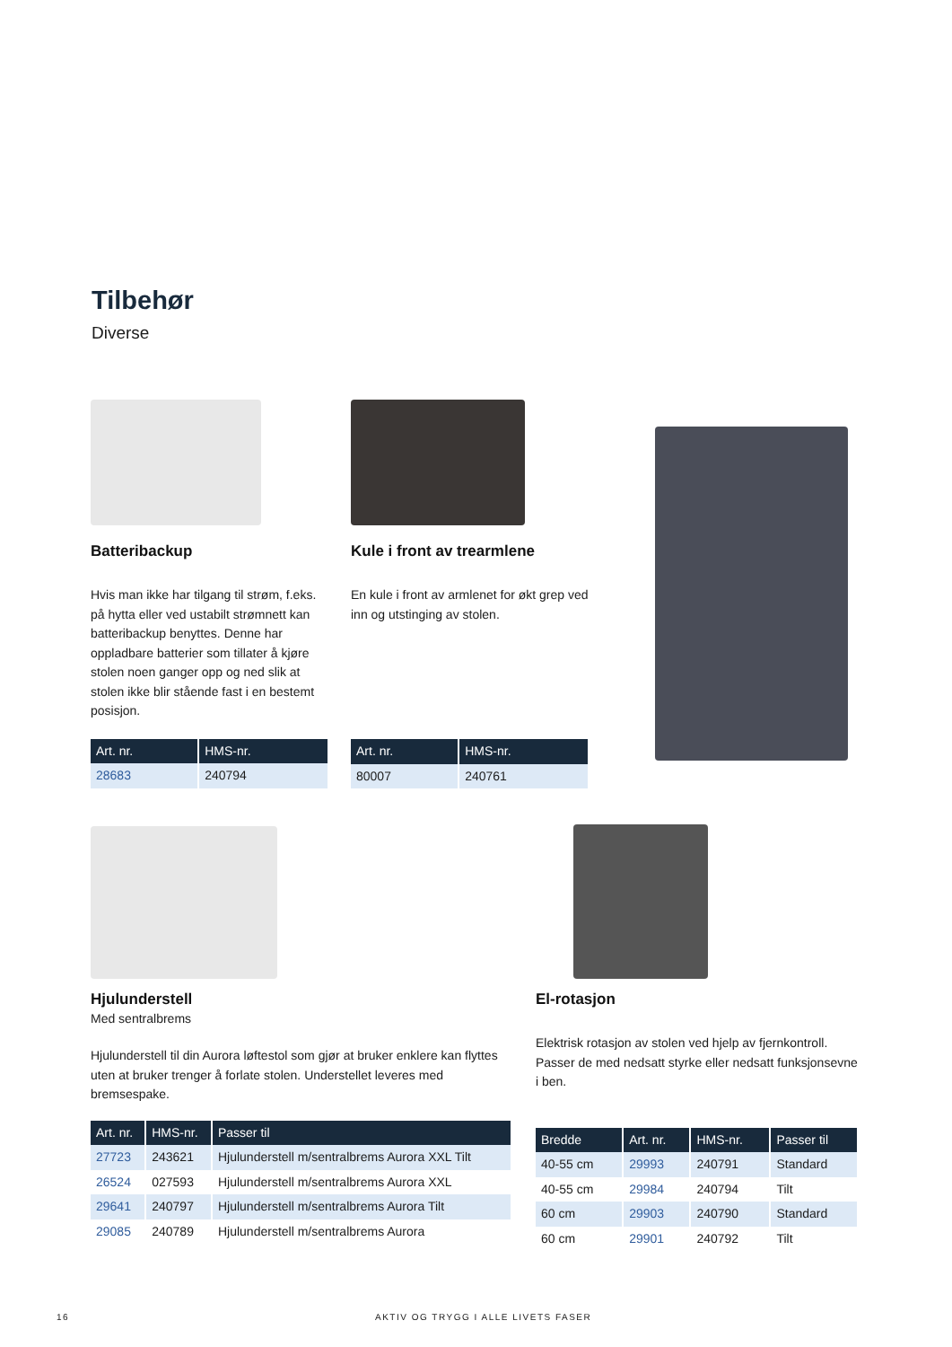Tilbehør
Diverse
Batteribackup
Hvis man ikke har tilgang til strøm, f.eks. på hytta eller ved ustabilt strømnett kan batteribackup benyttes. Denne har oppladbare batterier som tillater å kjøre stolen noen ganger opp og ned slik at stolen ikke blir stående fast i en bestemt posisjon.
| Art. nr. | HMS-nr. |
| --- | --- |
| 28683 | 240794 |
Kule i front av trearmlene
En kule i front av armlenet for økt grep ved inn og utstinging av stolen.
| Art. nr. | HMS-nr. |
| --- | --- |
| 80007 | 240761 |
Hjulunderstell
Med sentralbrems
Hjulunderstell til din Aurora løftestol som gjør at bruker enklere kan flyttes uten at bruker trenger å forlate stolen. Understellet leveres med bremsespake.
| Art. nr. | HMS-nr. | Passer til |
| --- | --- | --- |
| 27723 | 243621 | Hjulunderstell m/sentralbrems Aurora XXL Tilt |
| 26524 | 027593 | Hjulunderstell m/sentralbrems Aurora XXL |
| 29641 | 240797 | Hjulunderstell m/sentralbrems Aurora Tilt |
| 29085 | 240789 | Hjulunderstell m/sentralbrems Aurora |
El-rotasjon
Elektrisk rotasjon av stolen ved hjelp av fjernkontroll. Passer de med nedsatt styrke eller nedsatt funksjonsevne i ben.
| Bredde | Art. nr. | HMS-nr. | Passer til |
| --- | --- | --- | --- |
| 40-55 cm | 29993 | 240791 | Standard |
| 40-55 cm | 29984 | 240794 | Tilt |
| 60 cm | 29903 | 240790 | Standard |
| 60 cm | 29901 | 240792 | Tilt |
16
AKTIV OG TRYGG I ALLE LIVETS FASER